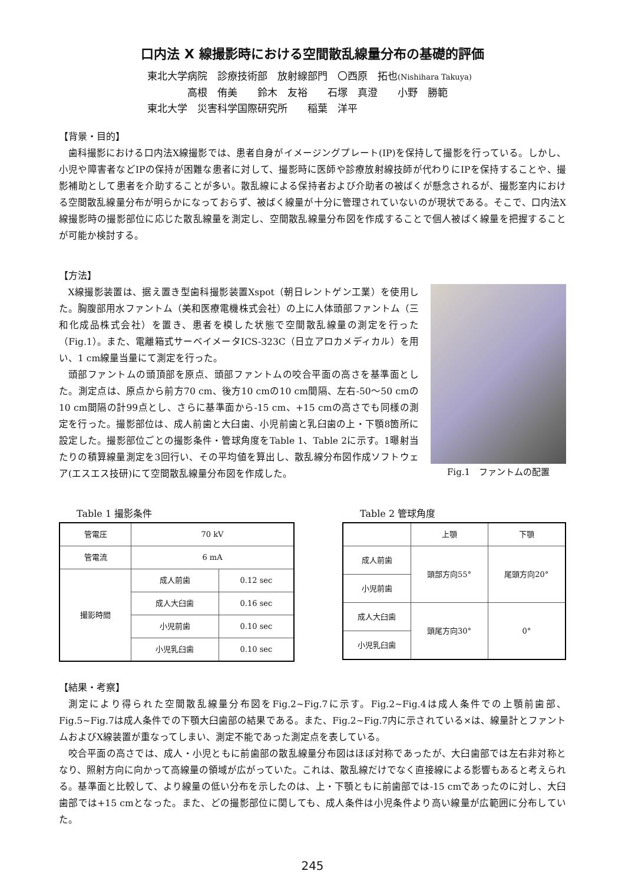口内法 X 線撮影時における空間散乱線量分布の基礎的評価
東北大学病院　診療技術部　放射線部門　〇西原　拓也(Nishihara Takuya)
　　　　高根　侑美　　鈴木　友裕　　石塚　真澄　　小野　勝範
東北大学　災害科学国際研究所　　稲葉　洋平
【背景・目的】
歯科撮影における口内法X線撮影では、患者自身がイメージングプレート(IP)を保持して撮影を行っている。しかし、小児や障害者などIPの保持が困難な患者に対して、撮影時に医師や診療放射線技師が代わりにIPを保持することや、撮影補助として患者を介助することが多い。散乱線による保持者および介助者の被ばくが懸念されるが、撮影室内における空間散乱線量分布が明らかになっておらず、被ばく線量が十分に管理されていないのが現状である。そこで、口内法X線撮影時の撮影部位に応じた散乱線量を測定し、空間散乱線量分布図を作成することで個人被ばく線量を把握することが可能か検討する。
【方法】
X線撮影装置は、据え置き型歯科撮影装置Xspot（朝日レントゲン工業）を使用した。胸腹部用水ファントム（美和医療電機株式会社）の上に人体頭部ファントム（三和化成品株式会社）を置き、患者を模した状態で空間散乱線量の測定を行った（Fig.1）。また、電離箱式サーベイメータICS-323C（日立アロカメディカル）を用い、1 cm線量当量にて測定を行った。
頭部ファントムの頭頂部を原点、頭部ファントムの咬合平面の高さを基準面とした。測定点は、原点から前方70 cm、後方10 cmの10 cm間隔、左右-50～50 cmの10 cm間隔の計99点とし、さらに基準面から-15 cm、+15 cmの高さでも同様の測定を行った。撮影部位は、成人前歯と大臼歯、小児前歯と乳臼歯の上・下顎8箇所に設定した。撮影部位ごとの撮影条件・管球角度をTable 1、Table 2に示す。1曝射当たりの積算線量測定を3回行い、その平均値を算出し、散乱線分布図作成ソフトウェア(エスエス技研)にて空間散乱線量分布図を作成した。
Fig.1　ファントムの配置
Table 1 撮影条件
| 管電圧 | 70 kV | |
| 管電流 | 6 mA | |
| 撮影時間 | 成人前歯 | 0.12 sec |
| | 成人大臼歯 | 0.16 sec |
| | 小児前歯 | 0.10 sec |
| | 小児乳臼歯 | 0.10 sec |
Table 2 管球角度
| | 上顎 | 下顎 |
| --- | --- | --- |
| 成人前歯 | 頭部方向55° | 尾頭方向20° |
| 小児前歯 | | |
| 成人大臼歯 | 頭尾方向30° | 0° |
| 小児乳臼歯 | | |
【結果・考察】
測定により得られた空間散乱線量分布図をFig.2~Fig.7に示す。Fig.2~Fig.4は成人条件での上顎前歯部、Fig.5~Fig.7は成人条件での下顎大臼歯部の結果である。また、Fig.2~Fig.7内に示されている×は、線量計とファントムおよびX線装置が重なってしまい、測定不能であった測定点を表している。
咬合平面の高さでは、成人・小児ともに前歯部の散乱線量分布図はほぼ対称であったが、大臼歯部では左右非対称となり、照射方向に向かって高線量の領域が広がっていた。これは、散乱線だけでなく直接線による影響もあると考えられる。基準面と比較して、より線量の低い分布を示したのは、上・下顎ともに前歯部では-15 cmであったのに対し、大臼歯部では+15 cmとなった。また、どの撮影部位に関しても、成人条件は小児条件より高い線量が広範囲に分布していた。
245